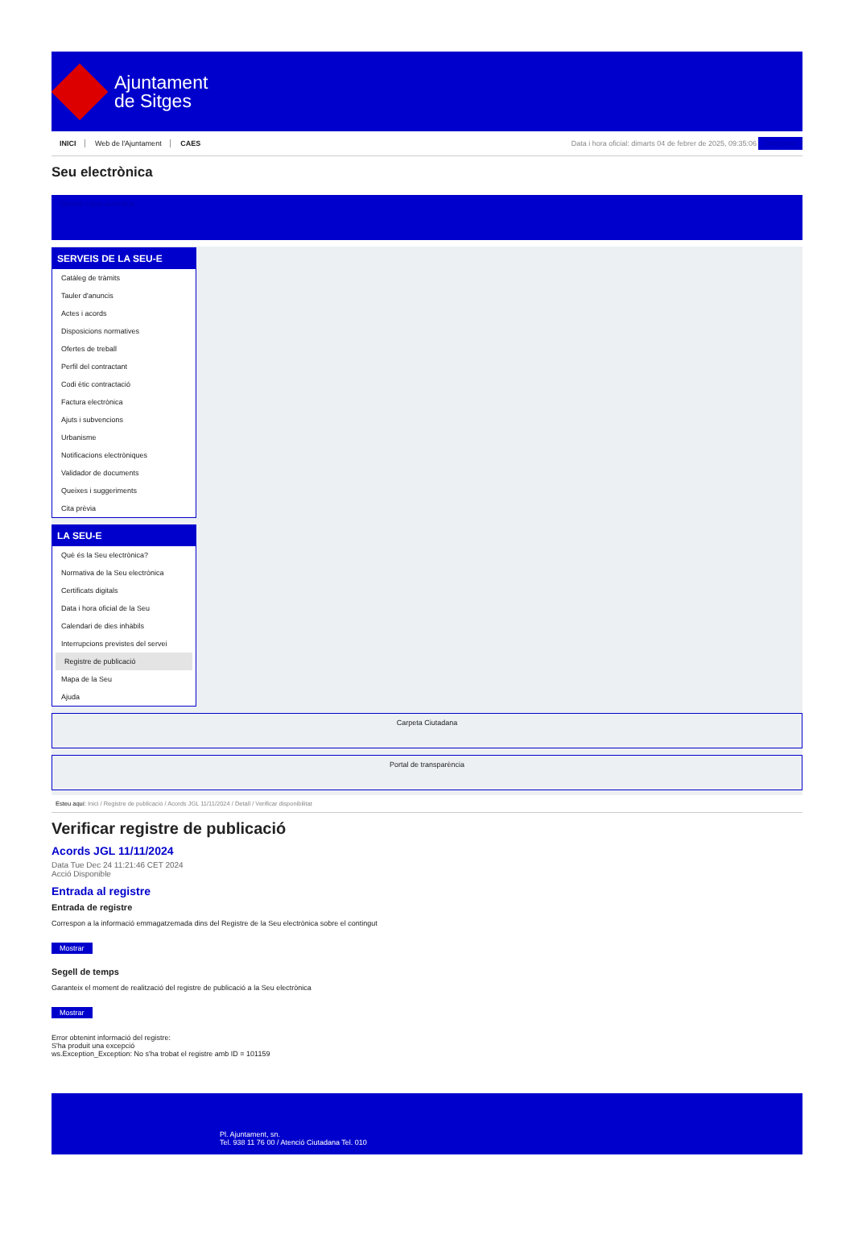Ajuntament
de Sitges
INICI Web de l'Ajuntament CAES
Data i hora oficial: dimarts 04 de febrer de 2025, 09:35:06 Directorio
Seu electrònica
Obtenir còpia autèntica
SERVEIS DE LA SEU-E
Catàleg de tràmits
Tauler d'anuncis
Actes i acords
Disposicions normatives
Ofertes de treball
Perfil del contractant
Codi ètic contractació
Factura electrònica
Ajuts i subvencions
Urbanisme
Notificacions electròniques
Validador de documents
Queixes i suggeriments
Cita prèvia
LA SEU-E
Què és la Seu electrònica?
Normativa de la Seu electrònica
Certificats digitals
Data i hora oficial de la Seu
Calendari de dies inhàbils
Interrupcions previstes del servei
Registre de publicació
Mapa de la Seu
Ajuda
Carpeta Ciutadana
Portal de transparència
Esteu aquí: Inici / Registre de publicació / Acords JGL 11/11/2024 / Detall / Verificar disponibilitat
Verificar registre de publicació
Acords JGL 11/11/2024
Data Tue Dec 24 11:21:46 CET 2024
Acció Disponible
Entrada al registre
Entrada de registre
Correspon a la informació emmagatzemada dins del Registre de la Seu electrònica sobre el contingut
Mostrar
Segell de temps
Garanteix el moment de realització del registre de publicació a la Seu electrònica
Mostrar
Error obtenint informació del registre:
S'ha produit una excepció
ws.Exception_Exception: No s'ha trobat el registre amb ID = 101159
Pl. Ajuntament, sn.
Tel. 938 11 76 00 / Atenció Ciutadana Tel. 010